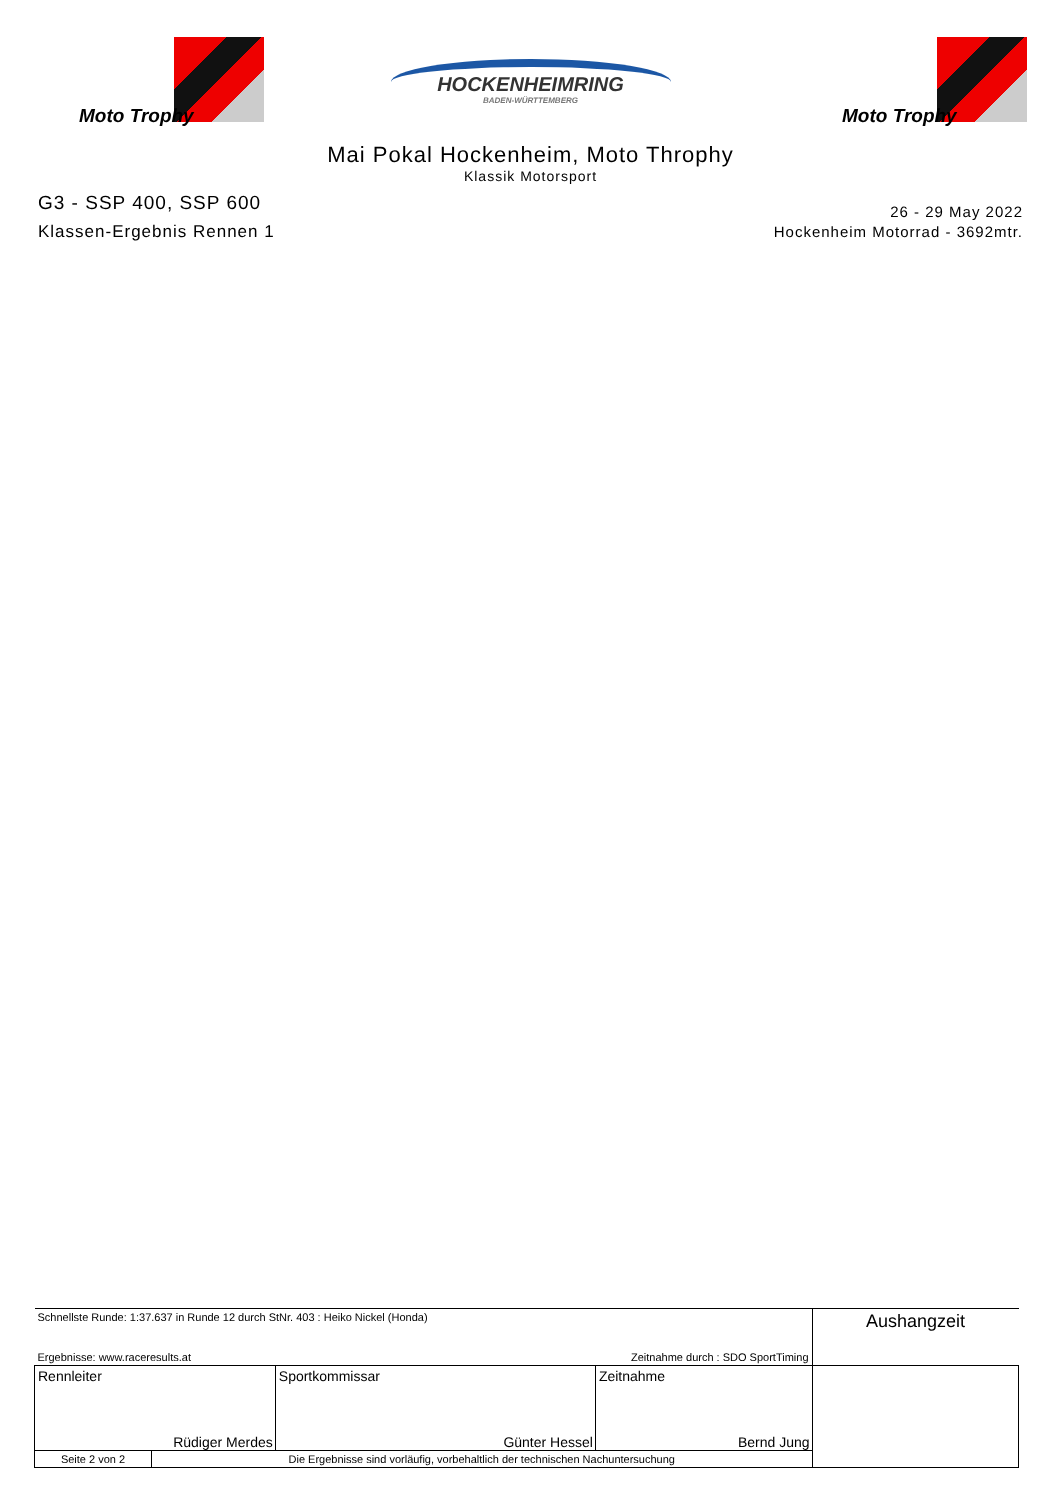Moto Trophy
HOCKENHEIMRING
BADEN-WÜRTTEMBERG
Moto Trophy
Mai Pokal Hockenheim, Moto Throphy
Klassik Motorsport
G3 - SSP 400, SSP 600
Klassen-Ergebnis Rennen 1
26 - 29 May 2022
Hockenheim Motorrad - 3692mtr.
| Schnellste Runde: 1:37.637 in Runde 12 durch StNr. 403 : Heiko Nickel (Honda) | | | | Aushangzeit |
| Ergebnisse: www.raceresults.at | | Zeitnahme durch : SDO SportTiming | | |
| Rennleiter Rüdiger Merdes | | Sportkommissar Günter Hessel | Zeitnahme Bernd Jung | |
| Seite 2 von 2 | Die Ergebnisse sind vorläufig, vorbehaltlich der technischen Nachuntersuchung | | | |